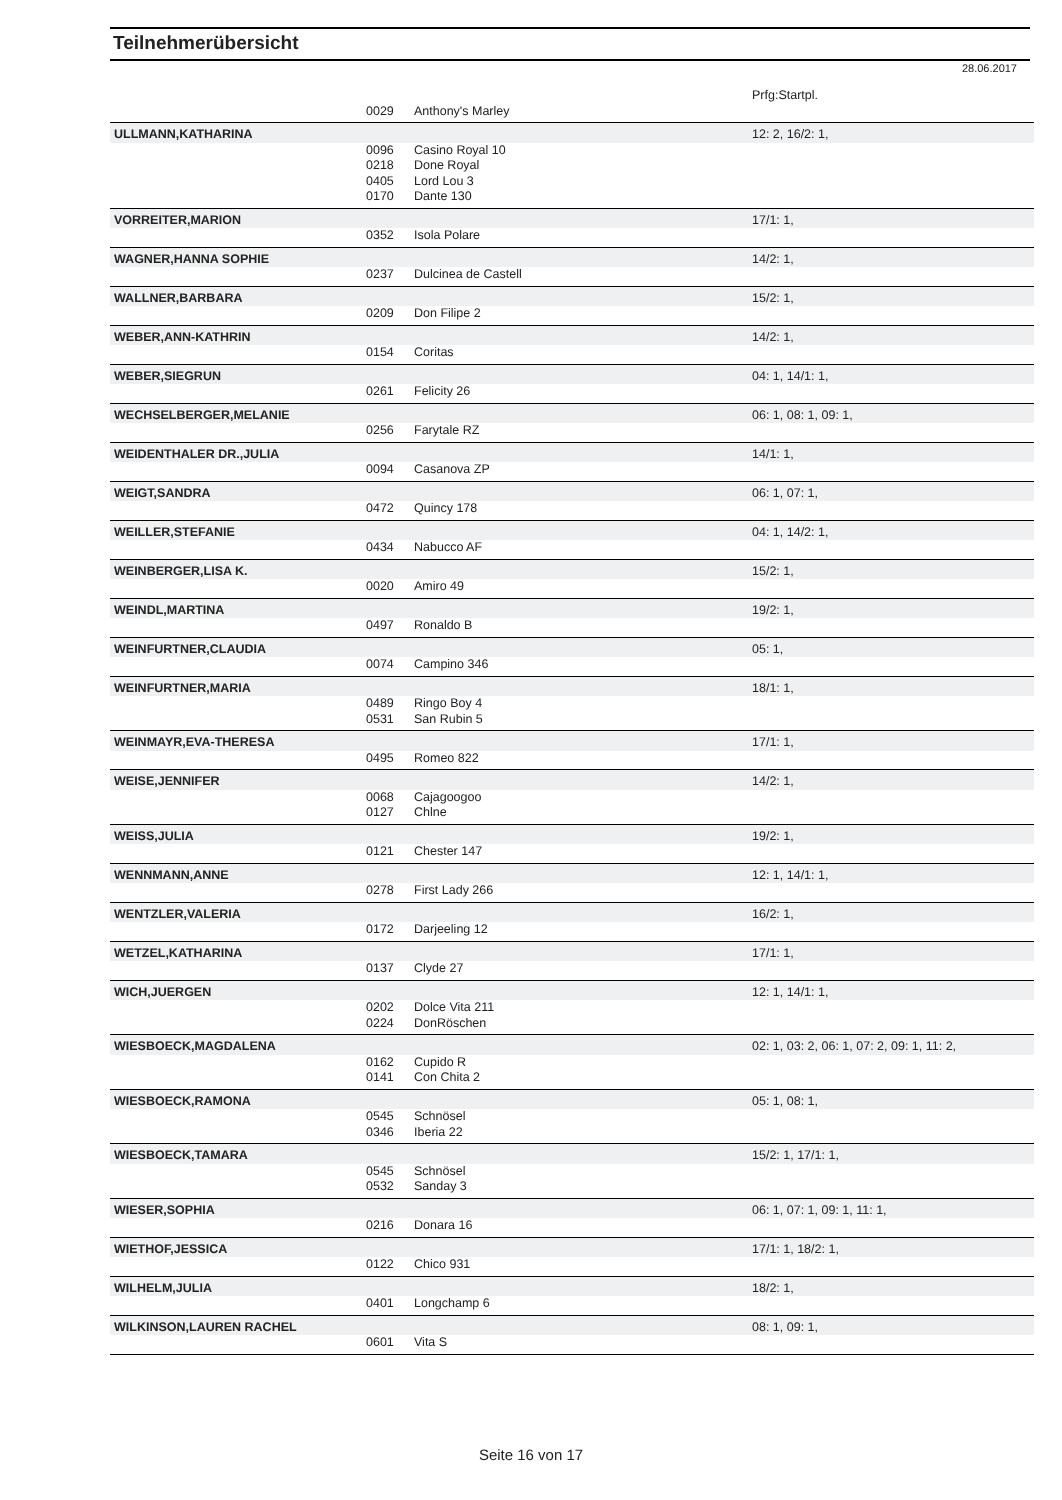Teilnehmerübersicht
28.06.2017
| | | | Prfg:Startpl. |
| | 0029 | Anthony's Marley | |
| ULLMANN,KATHARINA | | | 12: 2, 16/2: 1, |
| | 0096 0218 0405 | Casino Royal 10 Done Royal Lord Lou 3 | |
| | 0170 | Dante 130 | |
| VORREITER,MARION | | | 17/1: 1, |
| | 0352 | Isola Polare | |
| WAGNER,HANNA SOPHIE | | | 14/2: 1, |
| | 0237 | Dulcinea de Castell | |
| WALLNER,BARBARA | | | 15/2: 1, |
| | 0209 | Don Filipe 2 | |
| WEBER,ANN-KATHRIN | | | 14/2: 1, |
| | 0154 | Coritas | |
| WEBER,SIEGRUN | | | 04: 1, 14/1: 1, |
| | 0261 | Felicity 26 | |
| WECHSELBERGER,MELANIE | | | 06: 1, 08: 1, 09: 1, |
| | 0256 | Farytale RZ | |
| WEIDENTHALER DR.,JULIA | | | 14/1: 1, |
| | 0094 | Casanova ZP | |
| WEIGT,SANDRA | | | 06: 1, 07: 1, |
| | 0472 | Quincy 178 | |
| WEILLER,STEFANIE | | | 04: 1, 14/2: 1, |
| | 0434 | Nabucco AF | |
| WEINBERGER,LISA K. | | | 15/2: 1, |
| | 0020 | Amiro 49 | |
| WEINDL,MARTINA | | | 19/2: 1, |
| | 0497 | Ronaldo B | |
| WEINFURTNER,CLAUDIA | | | 05: 1, |
| | 0074 | Campino 346 | |
| WEINFURTNER,MARIA | | | 18/1: 1, |
| | 0489 | Ringo Boy 4 | |
| | 0531 | San Rubin 5 | |
| WEINMAYR,EVA-THERESA | | | 17/1: 1, |
| | 0495 | Romeo 822 | |
| WEISE,JENNIFER | | | 14/2: 1, |
| | 0068 | Cajagoogoo | |
| | 0127 | Chlne | |
| WEISS,JULIA | | | 19/2: 1, |
| | 0121 | Chester 147 | |
| WENNMANN,ANNE | | | 12: 1, 14/1: 1, |
| | 0278 | First Lady 266 | |
| WENTZLER,VALERIA | | | 16/2: 1, |
| | 0172 | Darjeeling 12 | |
| WETZEL,KATHARINA | | | 17/1: 1, |
| | 0137 | Clyde 27 | |
| WICH,JUERGEN | | | 12: 1, 14/1: 1, |
| | 0202 | Dolce Vita 211 | |
| | 0224 | DonRöschen | |
| WIESBOECK,MAGDALENA | | | 02: 1, 03: 2, 06: 1, 07: 2, 09: 1, 11: 2, |
| | 0162 | Cupido R | |
| | 0141 | Con Chita 2 | |
| WIESBOECK,RAMONA | | | 05: 1, 08: 1, |
| | 0545 | Schnösel | |
| | 0346 | Iberia 22 | |
| WIESBOECK,TAMARA | | | 15/2: 1, 17/1: 1, |
| | 0545 | Schnösel | |
| | 0532 | Sanday 3 | |
| WIESER,SOPHIA | | | 06: 1, 07: 1, 09: 1, 11: 1, |
| | 0216 | Donara 16 | |
| WIETHOF,JESSICA | | | 17/1: 1, 18/2: 1, |
| | 0122 | Chico 931 | |
| WILHELM,JULIA | | | 18/2: 1, |
| | 0401 | Longchamp 6 | |
| WILKINSON,LAUREN RACHEL | | | 08: 1, 09: 1, |
| | 0601 | Vita S | |
Seite 16 von 17